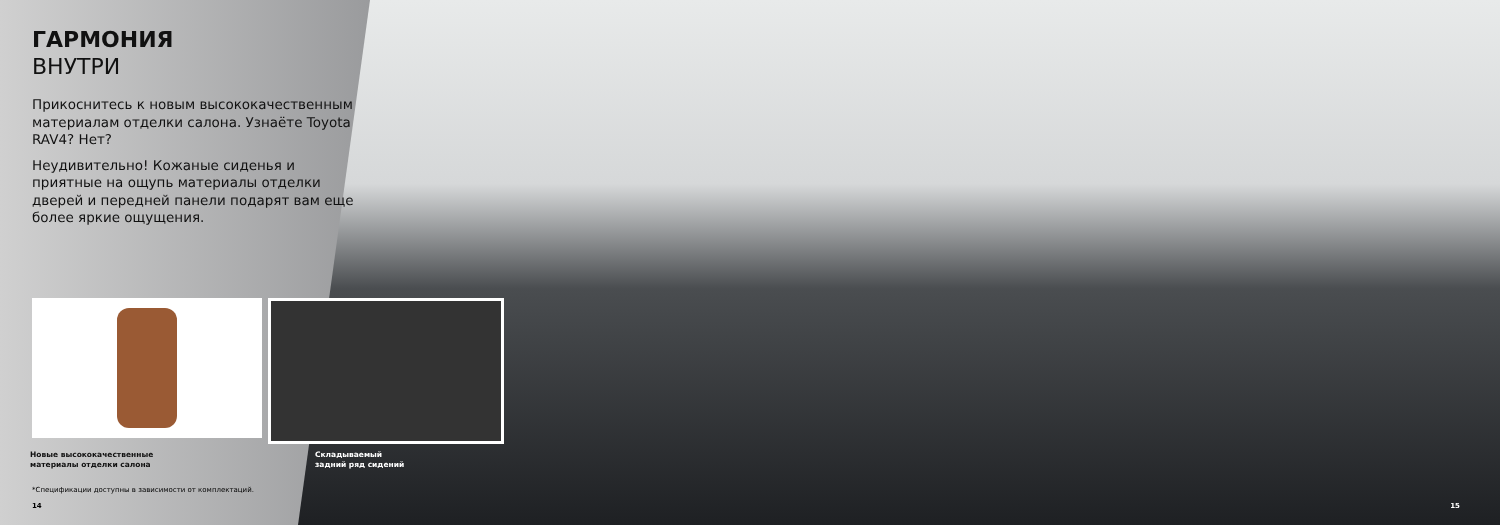ГАРМОНИЯ
ВНУТРИ
Прикоснитесь к новым высококачественным материалам отделки салона. Узнаёте Toyota RAV4? Нет?
Неудивительно! Кожаные сиденья и приятные на ощупь материалы отделки дверей и передней панели подарят вам еще более яркие ощущения.
Новые высококачественные
материалы отделки салона
Складываемый
задний ряд сидений
*Спецификации доступны в зависимости от комплектаций.
14 15